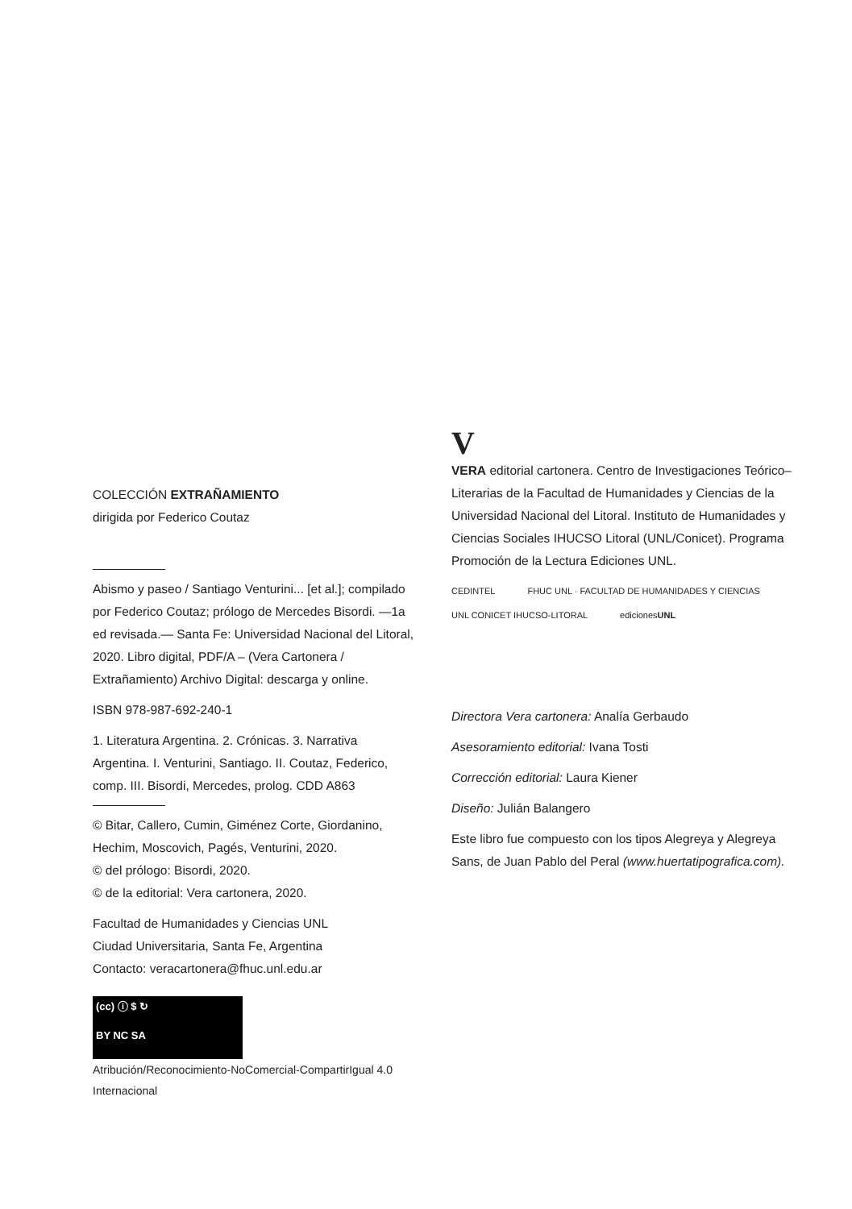COLECCIÓN EXTRAÑAMIENTO
dirigida por Federico Coutaz
Abismo y paseo / Santiago Venturini... [et al.]; compilado por Federico Coutaz; prólogo de Mercedes Bisordi. —1a ed revisada.— Santa Fe: Universidad Nacional del Litoral, 2020. Libro digital, PDF/A – (Vera Cartonera / Extrañamiento) Archivo Digital: descarga y online.
ISBN 978-987-692-240-1
1. Literatura Argentina. 2. Crónicas. 3. Narrativa Argentina. I. Venturini, Santiago. II. Coutaz, Federico, comp. III. Bisordi, Mercedes, prolog. CDD A863
© Bitar, Callero, Cumin, Giménez Corte, Giordanino, Hechim, Moscovich, Pagés, Venturini, 2020.
© del prólogo: Bisordi, 2020.
© de la editorial: Vera cartonera, 2020.
Facultad de Humanidades y Ciencias UNL
Ciudad Universitaria, Santa Fe, Argentina
Contacto: veracartonera@fhuc.unl.edu.ar
(cc) ⓘ $ ↻
BY NC SA
Atribución/Reconocimiento-NoComercial-CompartirIgual 4.0 Internacional
V
VERA editorial cartonera. Centro de Investigaciones Teórico–Literarias de la Facultad de Humanidades y Ciencias de la Universidad Nacional del Litoral. Instituto de Humanidades y Ciencias Sociales IHUCSO Litoral (UNL/Conicet). Programa Promoción de la Lectura Ediciones UNL.
CEDINTEL FHUC UNL · FACULTAD DE HUMANIDADES Y CIENCIAS
UNL CONICET IHUCSO-LITORAL edicionesUNL
Directora Vera cartonera: Analía Gerbaudo
Asesoramiento editorial: Ivana Tosti
Corrección editorial: Laura Kiener
Diseño: Julián Balangero
Este libro fue compuesto con los tipos Alegreya y Alegreya Sans, de Juan Pablo del Peral (www.huertatipografica.com).